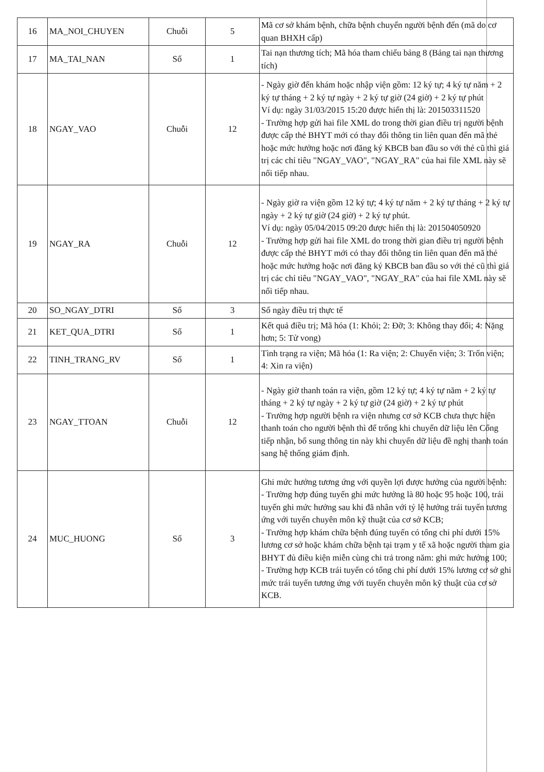| 16 | MA_NOI_CHUYEN | Chuỗi | 5 | Mã cơ sở khám bệnh, chữa bệnh chuyển người bệnh đến (mã do cơ quan BHXH cấp) |
| 17 | MA_TAI_NAN | Số | 1 | Tai nạn thương tích; Mã hóa tham chiếu bảng 8 (Bảng tai nạn thương tích) |
| 18 | NGAY_VAO | Chuỗi | 12 | - Ngày giờ đến khám hoặc nhập viện gồm: 12 ký tự; 4 ký tự năm + 2 ký tự tháng + 2 ký tự ngày + 2 ký tự giờ (24 giờ) + 2 ký tự phút Ví dụ: ngày 31/03/2015 15:20 được hiển thị là: 201503311520 - Trường hợp gửi hai file XML do trong thời gian điều trị người bệnh được cấp thẻ BHYT mới có thay đổi thông tin liên quan đến mã thẻ hoặc mức hưởng hoặc nơi đăng ký KBCB ban đầu so với thẻ cũ thì giá trị các chỉ tiêu "NGAY_VAO", "NGAY_RA" của hai file XML này sẽ nối tiếp nhau. |
| 19 | NGAY_RA | Chuỗi | 12 | - Ngày giờ ra viện gồm 12 ký tự; 4 ký tự năm + 2 ký tự tháng + 2 ký tự ngày + 2 ký tự giờ (24 giờ) + 2 ký tự phút. Ví dụ: ngày 05/04/2015 09:20 được hiển thị là: 201504050920 - Trường hợp gửi hai file XML do trong thời gian điều trị người bệnh được cấp thẻ BHYT mới có thay đổi thông tin liên quan đến mã thẻ hoặc mức hưởng hoặc nơi đăng ký KBCB ban đầu so với thẻ cũ thì giá trị các chỉ tiêu "NGAY_VAO", "NGAY_RA" của hai file XML này sẽ nối tiếp nhau. |
| 20 | SO_NGAY_DTRI | Số | 3 | Số ngày điều trị thực tế |
| 21 | KET_QUA_DTRI | Số | 1 | Kết quả điều trị; Mã hóa (1: Khỏi; 2: Đỡ; 3: Không thay đổi; 4: Nặng hơn; 5: Tử vong) |
| 22 | TINH_TRANG_RV | Số | 1 | Tình trạng ra viện; Mã hóa (1: Ra viện; 2: Chuyển viện; 3: Trốn viện; 4: Xin ra viện) |
| 23 | NGAY_TTOAN | Chuỗi | 12 | - Ngày giờ thanh toán ra viện, gồm 12 ký tự; 4 ký tự năm + 2 ký tự tháng + 2 ký tự ngày + 2 ký tự giờ (24 giờ) + 2 ký tự phút - Trường hợp người bệnh ra viện nhưng cơ sở KCB chưa thực hiện thanh toán cho người bệnh thì để trống khi chuyển dữ liệu lên Cổng tiếp nhận, bổ sung thông tin này khi chuyển dữ liệu đề nghị thanh toán sang hệ thống giám định. |
| 24 | MUC_HUONG | Số | 3 | Ghi mức hưởng tương ứng với quyền lợi được hưởng của người bệnh: - Trường hợp đúng tuyến ghi mức hưởng là 80 hoặc 95 hoặc 100, trái tuyến ghi mức hưởng sau khi đã nhân với tỷ lệ hưởng trái tuyến tương ứng với tuyến chuyên môn kỹ thuật của cơ sở KCB; - Trường hợp khám chữa bệnh đúng tuyến có tổng chi phí dưới 15% lương cơ sở hoặc khám chữa bệnh tại trạm y tế xã hoặc người tham gia BHYT đủ điều kiện miễn cùng chi trả trong năm: ghi mức hưởng 100; - Trường hợp KCB trái tuyến có tổng chi phí dưới 15% lương cơ sở ghi mức trái tuyến tương ứng với tuyến chuyên môn kỹ thuật của cơ sở KCB. |